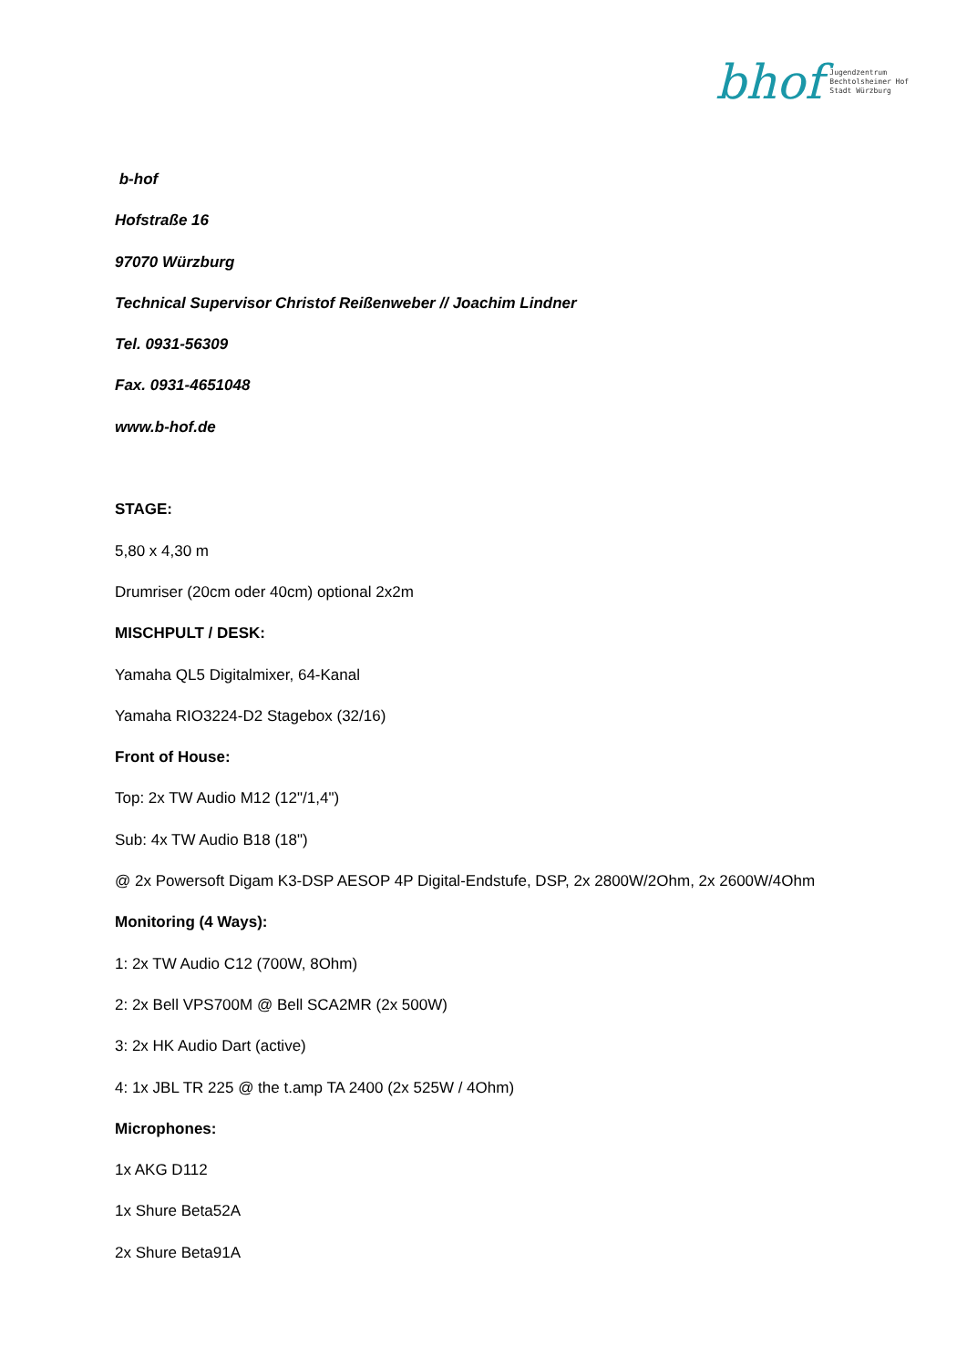bhof
Jugendzentrum
Bechtolsheimer Hof
Stadt Würzburg
b-hof
Hofstraße 16
97070 Würzburg
Technical Supervisor Christof Reißenweber // Joachim Lindner
Tel. 0931-56309
Fax. 0931-4651048
www.b-hof.de
STAGE:
5,80 x 4,30 m
Drumriser (20cm oder 40cm) optional 2x2m
MISCHPULT / DESK:
Yamaha QL5 Digitalmixer, 64-Kanal
Yamaha RIO3224-D2 Stagebox (32/16)
Front of House:
Top: 2x TW Audio M12 (12"/1,4")
Sub: 4x TW Audio B18 (18")
@ 2x Powersoft Digam K3-DSP AESOP 4P Digital-Endstufe, DSP, 2x 2800W/2Ohm, 2x 2600W/4Ohm
Monitoring (4 Ways):
1: 2x TW Audio C12 (700W, 8Ohm)
2: 2x Bell VPS700M @ Bell SCA2MR (2x 500W)
3: 2x HK Audio Dart (active)
4: 1x JBL TR 225 @ the t.amp TA 2400 (2x 525W / 4Ohm)
Microphones:
1x AKG D112
1x Shure Beta52A
2x Shure Beta91A